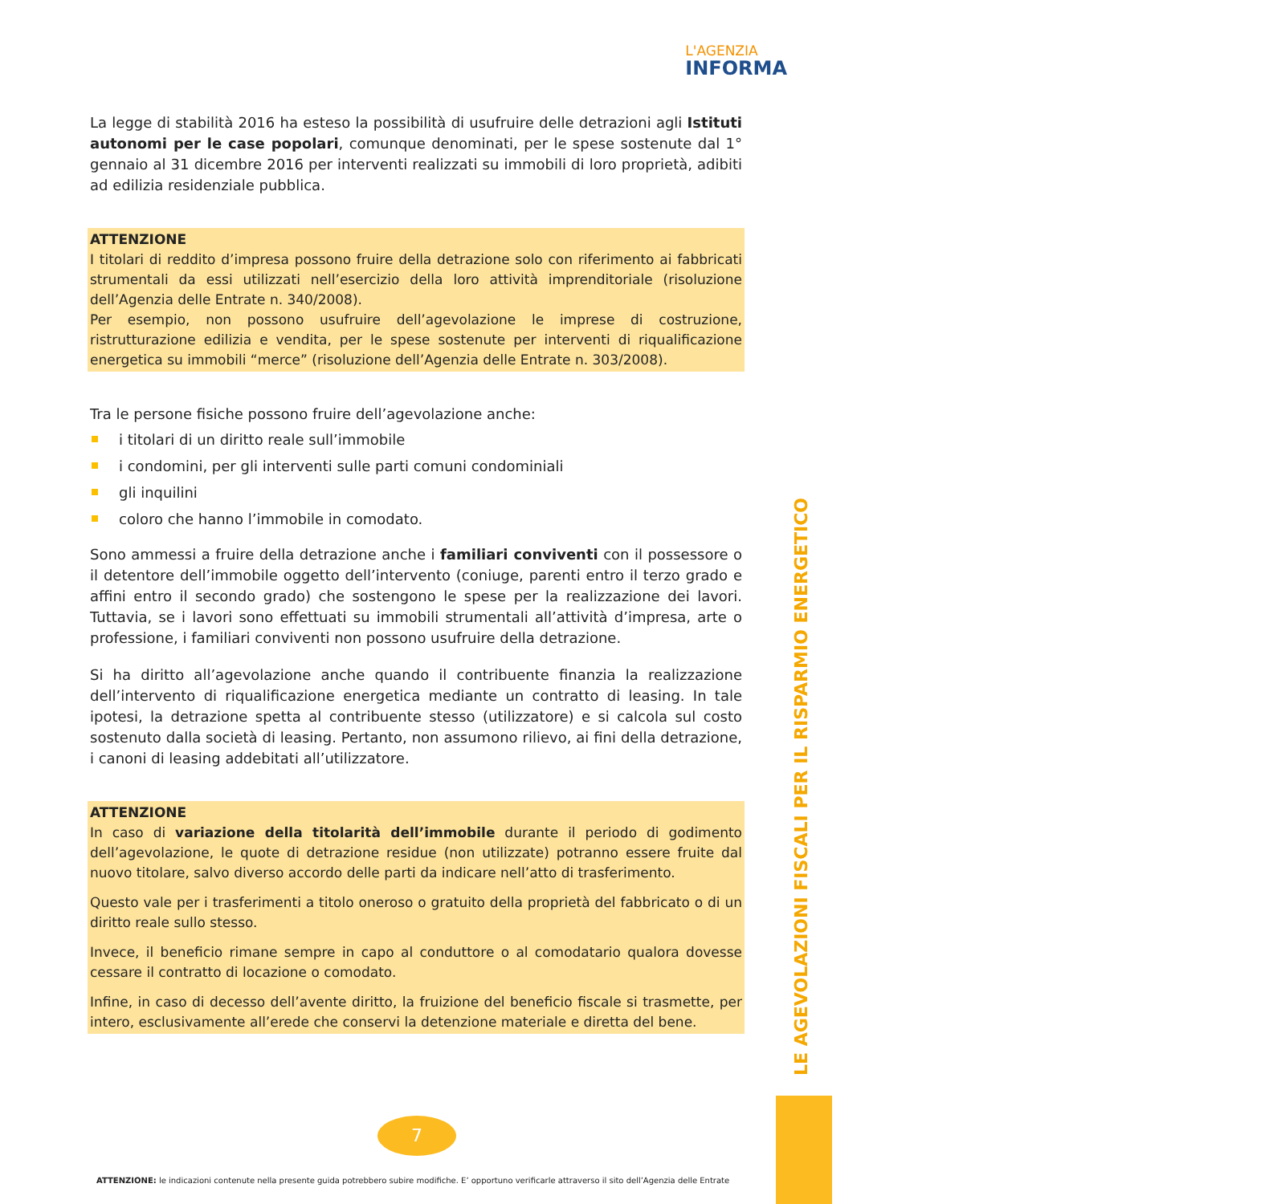L'AGENZIA
INFORMA
La legge di stabilità 2016 ha esteso la possibilità di usufruire delle detrazioni agli Istituti autonomi per le case popolari, comunque denominati, per le spese sostenute dal 1° gennaio al 31 dicembre 2016 per interventi realizzati su immobili di loro proprietà, adibiti ad edilizia residenziale pubblica.
ATTENZIONE
I titolari di reddito d’impresa possono fruire della detrazione solo con riferimento ai fabbricati strumentali da essi utilizzati nell’esercizio della loro attività imprenditoriale (risoluzione dell’Agenzia delle Entrate n. 340/2008).
Per esempio, non possono usufruire dell’agevolazione le imprese di costruzione, ristrutturazione edilizia e vendita, per le spese sostenute per interventi di riqualificazione energetica su immobili “merce” (risoluzione dell’Agenzia delle Entrate n. 303/2008).
Tra le persone fisiche possono fruire dell’agevolazione anche:
i titolari di un diritto reale sull’immobile
i condomini, per gli interventi sulle parti comuni condominiali
gli inquilini
coloro che hanno l’immobile in comodato.
Sono ammessi a fruire della detrazione anche i familiari conviventi con il possessore o il detentore dell’immobile oggetto dell’intervento (coniuge, parenti entro il terzo grado e affini entro il secondo grado) che sostengono le spese per la realizzazione dei lavori. Tuttavia, se i lavori sono effettuati su immobili strumentali all’attività d’impresa, arte o professione, i familiari conviventi non possono usufruire della detrazione.
Si ha diritto all’agevolazione anche quando il contribuente finanzia la realizzazione dell’intervento di riqualificazione energetica mediante un contratto di leasing. In tale ipotesi, la detrazione spetta al contribuente stesso (utilizzatore) e si calcola sul costo sostenuto dalla società di leasing. Pertanto, non assumono rilievo, ai fini della detrazione, i canoni di leasing addebitati all’utilizzatore.
ATTENZIONE
In caso di variazione della titolarità dell’immobile durante il periodo di godimento dell’agevolazione, le quote di detrazione residue (non utilizzate) potranno essere fruite dal nuovo titolare, salvo diverso accordo delle parti da indicare nell’atto di trasferimento.
Questo vale per i trasferimenti a titolo oneroso o gratuito della proprietà del fabbricato o di un diritto reale sullo stesso.
Invece, il beneficio rimane sempre in capo al conduttore o al comodatario qualora dovesse cessare il contratto di locazione o comodato.
Infine, in caso di decesso dell’avente diritto, la fruizione del beneficio fiscale si trasmette, per intero, esclusivamente all’erede che conservi la detenzione materiale e diretta del bene.
LE AGEVOLAZIONI FISCALI PER IL RISPARMIO ENERGETICO
7
ATTENZIONE: le indicazioni contenute nella presente guida potrebbero subire modifiche. E’ opportuno verificarle attraverso il sito dell’Agenzia delle Entrate